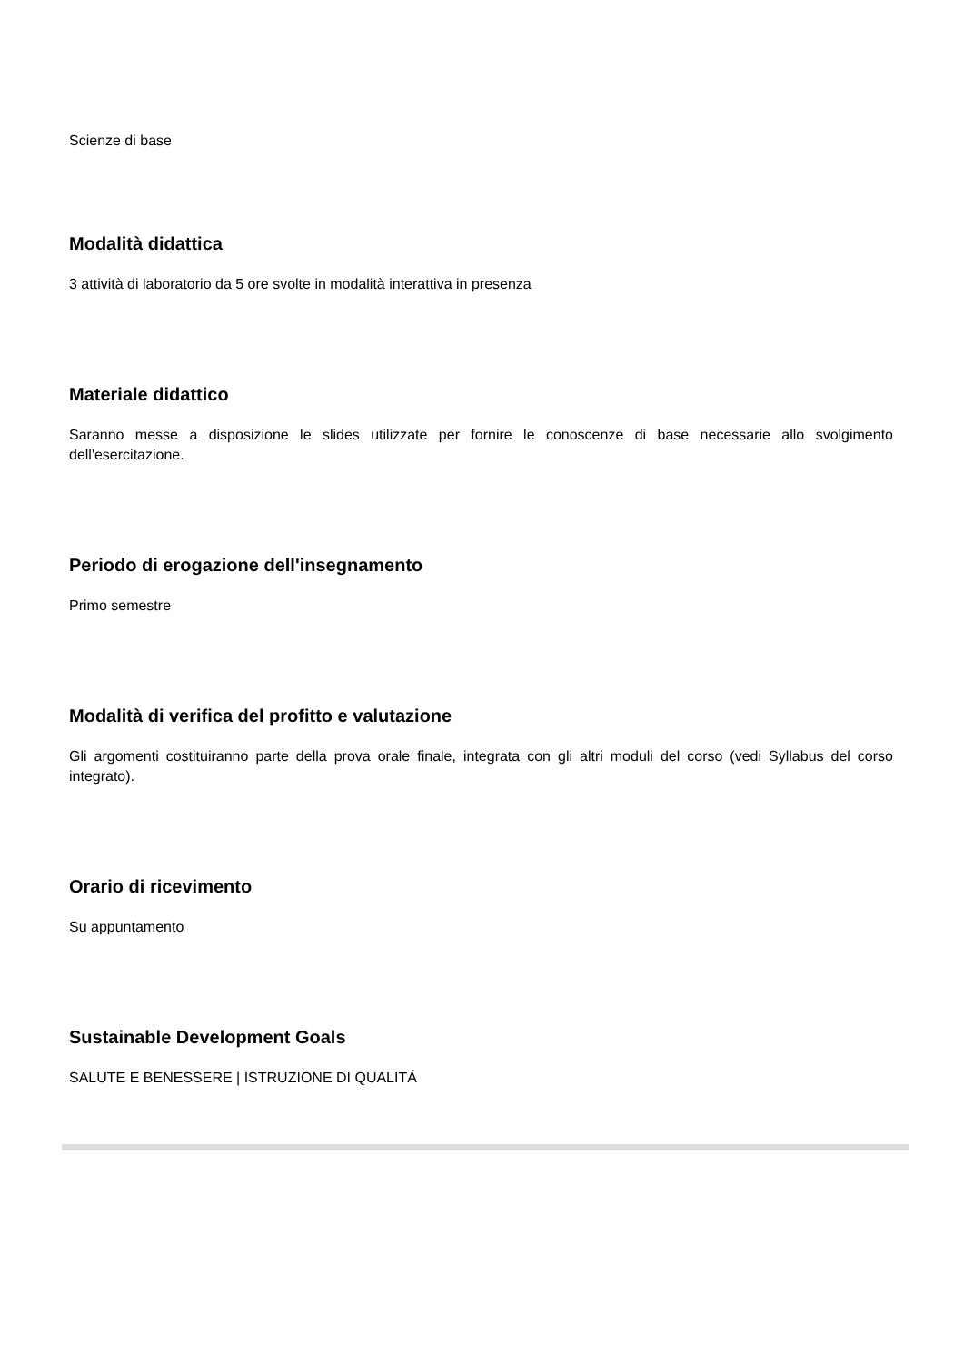Scienze di base
Modalità didattica
3 attività di laboratorio da 5 ore svolte in modalità interattiva in presenza
Materiale didattico
Saranno messe a disposizione le slides utilizzate per fornire le conoscenze di base necessarie allo svolgimento dell'esercitazione.
Periodo di erogazione dell'insegnamento
Primo semestre
Modalità di verifica del profitto e valutazione
Gli argomenti costituiranno parte della prova orale finale, integrata con gli altri moduli del corso (vedi Syllabus del corso integrato).
Orario di ricevimento
Su appuntamento
Sustainable Development Goals
SALUTE E BENESSERE | ISTRUZIONE DI QUALITÁ